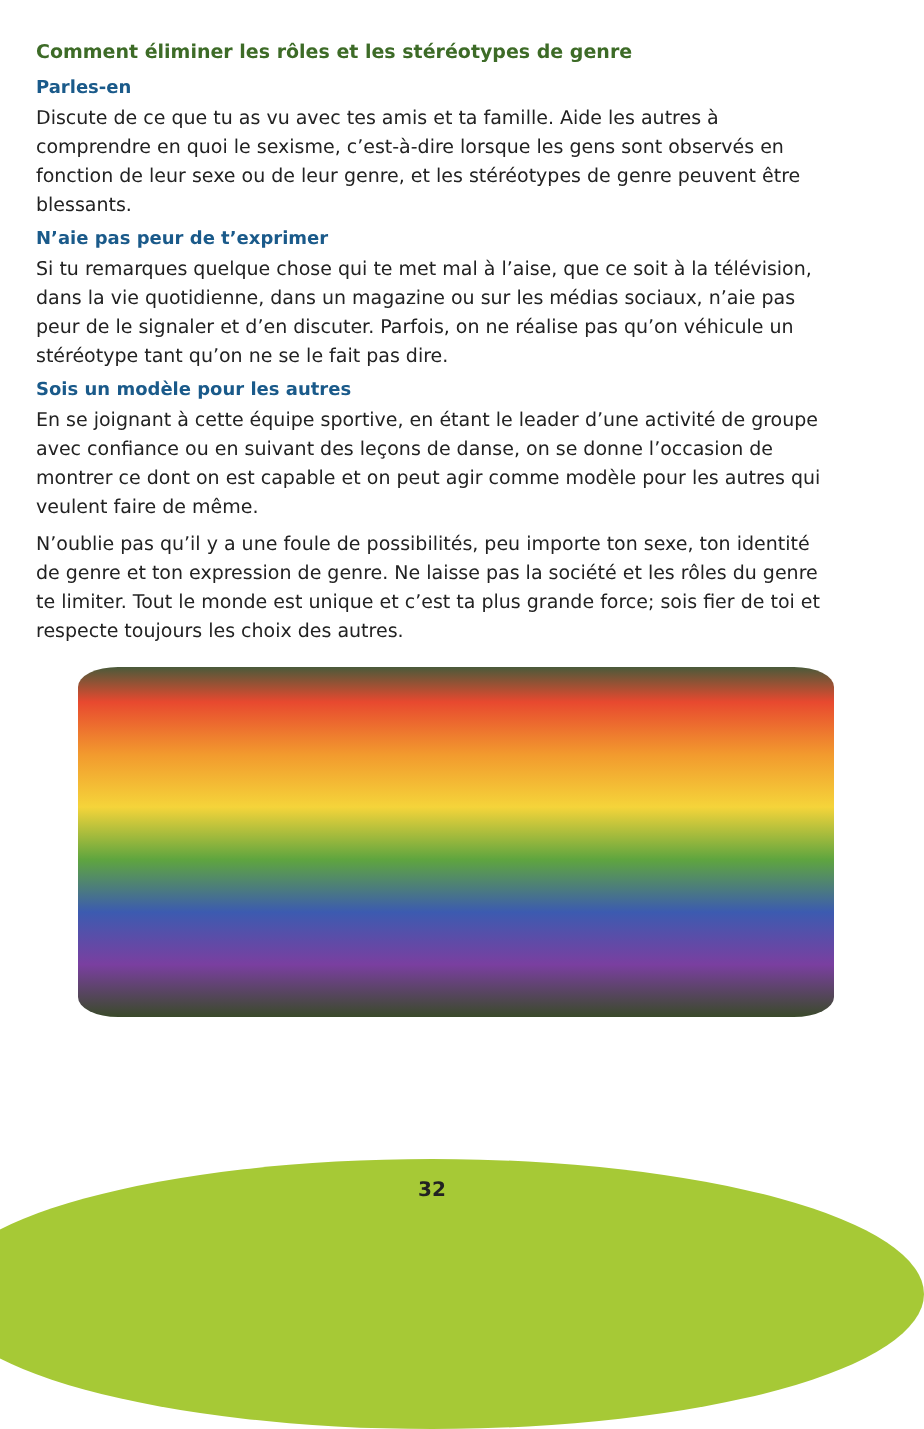Comment éliminer les rôles et les stéréotypes de genre
Parles-en
Discute de ce que tu as vu avec tes amis et ta famille. Aide les autres à comprendre en quoi le sexisme, c’est-à-dire lorsque les gens sont observés en fonction de leur sexe ou de leur genre, et les stéréotypes de genre peuvent être blessants.
N’aie pas peur de t’exprimer
Si tu remarques quelque chose qui te met mal à l’aise, que ce soit à la télévision, dans la vie quotidienne, dans un magazine ou sur les médias sociaux, n’aie pas peur de le signaler et d’en discuter. Parfois, on ne réalise pas qu’on véhicule un stéréotype tant qu’on ne se le fait pas dire.
Sois un modèle pour les autres
En se joignant à cette équipe sportive, en étant le leader d’une activité de groupe avec confiance ou en suivant des leçons de danse, on se donne l’occasion de montrer ce dont on est capable et on peut agir comme modèle pour les autres qui veulent faire de même.
N’oublie pas qu’il y a une foule de possibilités, peu importe ton sexe, ton identité de genre et ton expression de genre. Ne laisse pas la société et les rôles du genre te limiter. Tout le monde est unique et c’est ta plus grande force; sois fier de toi et respecte toujours les choix des autres.
32